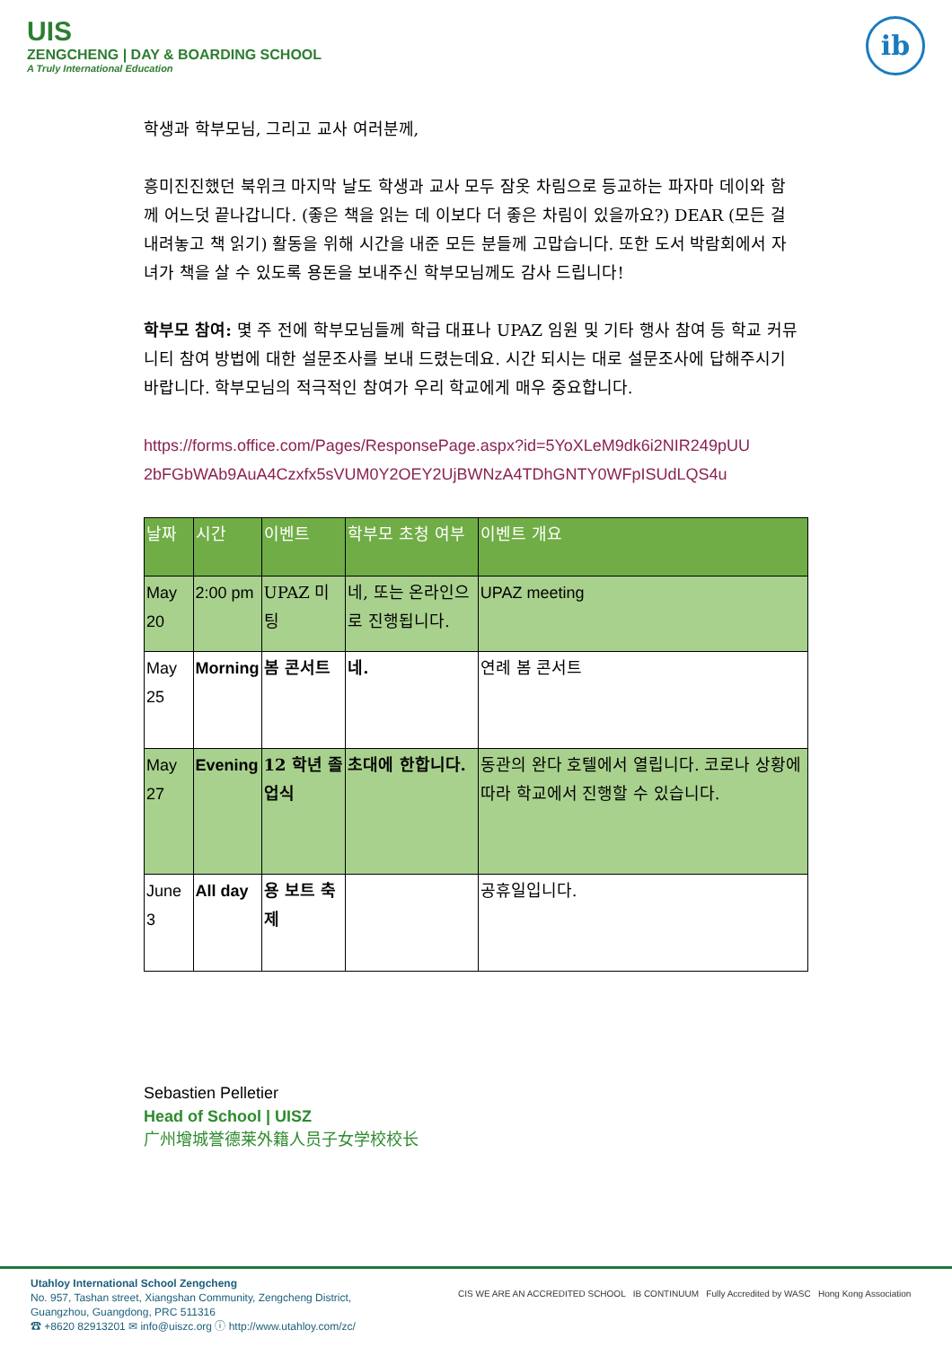UIS
ZENGCHENG | DAY & BOARDING SCHOOL
A Truly International Education
ib
학생과 학부모님, 그리고 교사 여러분께,
흥미진진했던 북위크 마지막 날도 학생과 교사 모두 잠옷 차림으로 등교하는 파자마 데이와 함께 어느덧 끝나갑니다. (좋은 책을 읽는 데 이보다 더 좋은 차림이 있을까요?) DEAR (모든 걸 내려놓고 책 읽기) 활동을 위해 시간을 내준 모든 분들께 고맙습니다. 또한 도서 박람회에서 자녀가 책을 살 수 있도록 용돈을 보내주신 학부모님께도 감사 드립니다!
학부모 참여: 몇 주 전에 학부모님들께 학급 대표나 UPAZ 임원 및 기타 행사 참여 등 학교 커뮤니티 참여 방법에 대한 설문조사를 보내 드렸는데요. 시간 되시는 대로 설문조사에 답해주시기 바랍니다. 학부모님의 적극적인 참여가 우리 학교에게 매우 중요합니다.
https://forms.office.com/Pages/ResponsePage.aspx?id=5YoXLeM9dk6i2NIR249pUU 2bFGbWAb9AuA4Czxfx5sVUM0Y2OEY2UjBWNzA4TDhGNTY0WFpISUdLQS4u
| 날짜 | 시간 | 이벤트 | 학부모 초청 여부 | 이벤트 개요 |
| --- | --- | --- | --- | --- |
| May 20 | 2:00 pm | UPAZ 미팅 | 네, 또는 온라인으로 진행됩니다. | UPAZ meeting |
| May 25 | Morning | 봄 콘서트 | 네. | 연례 봄 콘서트 |
| May 27 | Evening | 12 학년 졸업식 | 초대에 한합니다. | 동관의 완다 호텔에서 열립니다. 코로나 상황에 따라 학교에서 진행할 수 있습니다. |
| June 3 | All day | 용 보트 축제 | | 공휴일입니다. |
Sebastien Pelletier
Head of School | UISZ
广州增城誉德莱外籍人员子女学校校长
Utahloy International School Zengcheng
No. 957, Tashan street, Xiangshan Community, Zengcheng District,
Guangzhou, Guangdong, PRC 511316
☎ +8620 82913201 ✉ info@uiszc.org ⓘ http://www.utahloy.com/zc/
CIS WE ARE AN ACCREDITED SCHOOL IB CONTINUUM Fully Accredited by WASC Hong Kong Association